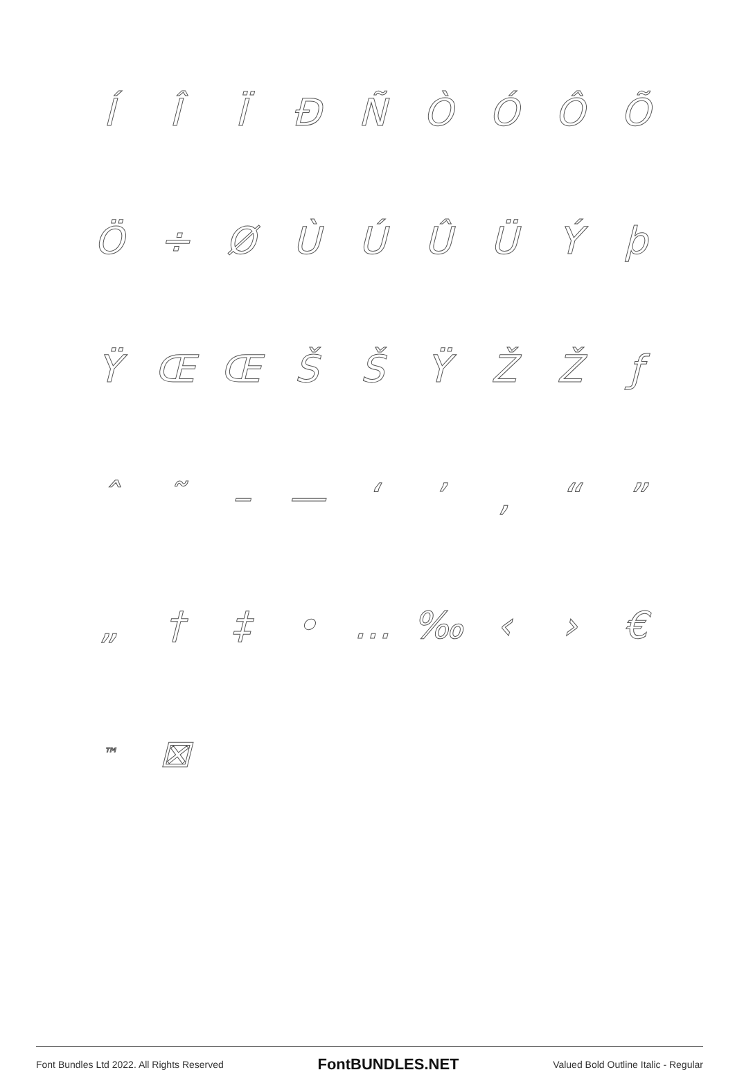ÍÎÏĐÑÒÓÔÕ
Ö ÷ ØÙÚÛÜÝþ
ŸŒŒŠŠŸŽŽƒ
ˆ ˜ – — ‘’ ‚ “”
„ † ‡ • … ‰ ‹ › €
™ ⊠
Font Bundles Ltd 2022. All Rights Reserved FontBUNDLES.NET Valued Bold Outline Italic - Regular